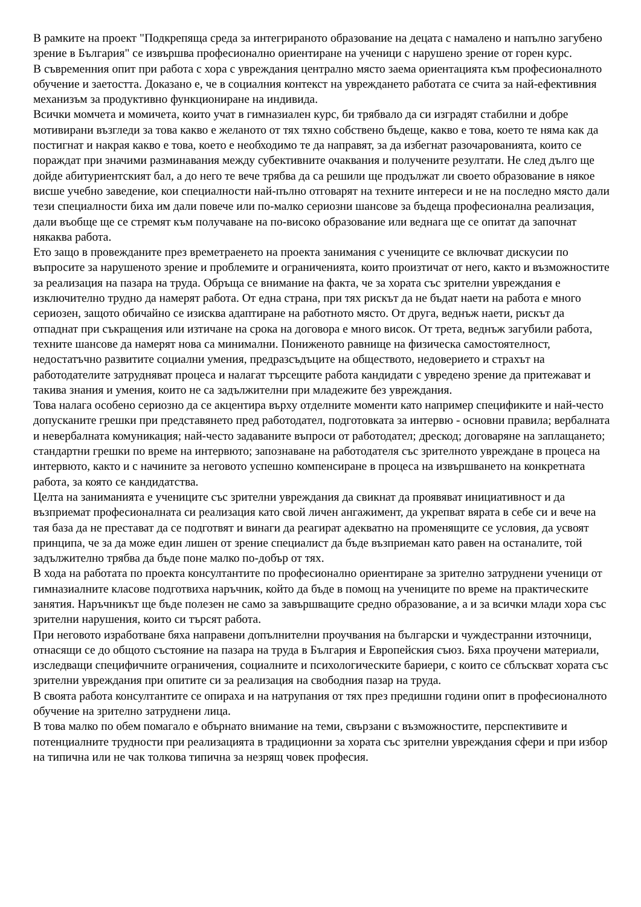В рамките на проект "Подкрепяща среда за интегрираното образование на децата с намалено и напълно загубено зрение в България" се извършва професионално ориентиране на ученици с нарушено зрение от горен курс.
В съвременния опит при работа с хора с увреждания централно място заема ориентацията към професионалното обучение и заетостта. Доказано е, че в социалния контекст на увреждането работата се счита за най-ефективния механизъм за продуктивно функциониране на индивида.
Всички момчета и момичета, които учат в гимназиален курс, би трябвало да си изградят стабилни и добре мотивирани възгледи за това какво е желаното от тях тяхно собствено бъдеще, какво е това, което те няма как да постигнат и накрая какво е това, което е необходимо те да направят, за да избегнат разочарованията, които се пораждат при значими разминавания между субективните очаквания и получените резултати. Не след дълго ще дойде абитуриентският бал, а до него те вече трябва да са решили ще продължат ли своето образование в някое висше учебно заведение, кои специалности най-пълно отговарят на техните интереси и не на последно място дали тези специалности биха им дали повече или по-малко сериозни шансове за бъдеща професионална реализация, дали въобще ще се стремят към получаване на по-високо образование или веднага ще се опитат да започнат някаква работа.
Ето защо в провежданите през времетраенето на проекта занимания с учениците се включват дискусии по въпросите за нарушеното зрение и проблемите и ограниченията, които произтичат от него, както и възможностите за реализация на пазара на труда. Обръща се внимание на факта, че за хората със зрителни увреждания е изключително трудно да намерят работа. От една страна, при тях рискът да не бъдат наети на работа е много сериозен, защото обичайно се изисква адаптиране на работното място. От друга, веднъж наети, рискът да отпаднат при съкращения или изтичане на срока на договора е много висок. От трета, веднъж загубили работа, техните шансове да намерят нова са минимални. Пониженото равнище на физическа самостоятелност, недостатъчно развитите социални умения, предразсъдъците на обществото, недоверието и страхът на работодателите затрудняват процеса и налагат търсещите работа кандидати с увредено зрение да притежават и такива знания и умения, които не са задължителни при младежите без увреждания.
Това налага особено сериозно да се акцентира върху отделните моменти като например спецификите и най-често допусканите грешки при представянето пред работодател, подготовката за интервю - основни правила; вербалната и невербалната комуникация; най-често задаваните въпроси от работодател; дрескод; договаряне на заплащането; стандартни грешки по време на интервюто; запознаване на работодателя със зрителното увреждане в процеса на интервюто, както и с начините за неговото успешно компенсиране в процеса на извършването на конкретната работа, за която се кандидатства.
Целта на заниманията е учениците със зрителни увреждания да свикнат да проявяват инициативност и да възприемат професионалната си реализация като свой личен ангажимент, да укрепват вярата в себе си и вече на тая база да не престават да се подготвят и винаги да реагират адекватно на променящите се условия, да усвоят принципа, че за да може един лишен от зрение специалист да бъде възприеман като равен на останалите, той задължително трябва да бъде поне малко по-добър от тях.
В хода на работата по проекта консултантите по професионално ориентиране за зрително затруднени ученици от гимназиалните класове подготвиха наръчник, който да бъде в помощ на учениците по време на практическите занятия. Наръчникът ще бъде полезен не само за завършващите средно образование, а и за всички млади хора със зрителни нарушения, които си търсят работа.
При неговото изработване бяха направени допълнителни проучвания на български и чуждестранни източници, отнасящи се до общото състояние на пазара на труда в България и Европейския съюз. Бяха проучени материали, изследващи специфичните ограничения, социалните и психологическите бариери, с които се сблъскват хората със зрителни увреждания при опитите си за реализация на свободния пазар на труда.
В своята работа консултантите се опираха и на натрупания от тях през предишни години опит в професионалното обучение на зрително затруднени лица.
В това малко по обем помагало е обърнато внимание на теми, свързани с възможностите, перспективите и потенциалните трудности при реализацията в традиционни за хората със зрителни увреждания сфери и при избор на типична или не чак толкова типична за незрящ човек професия.